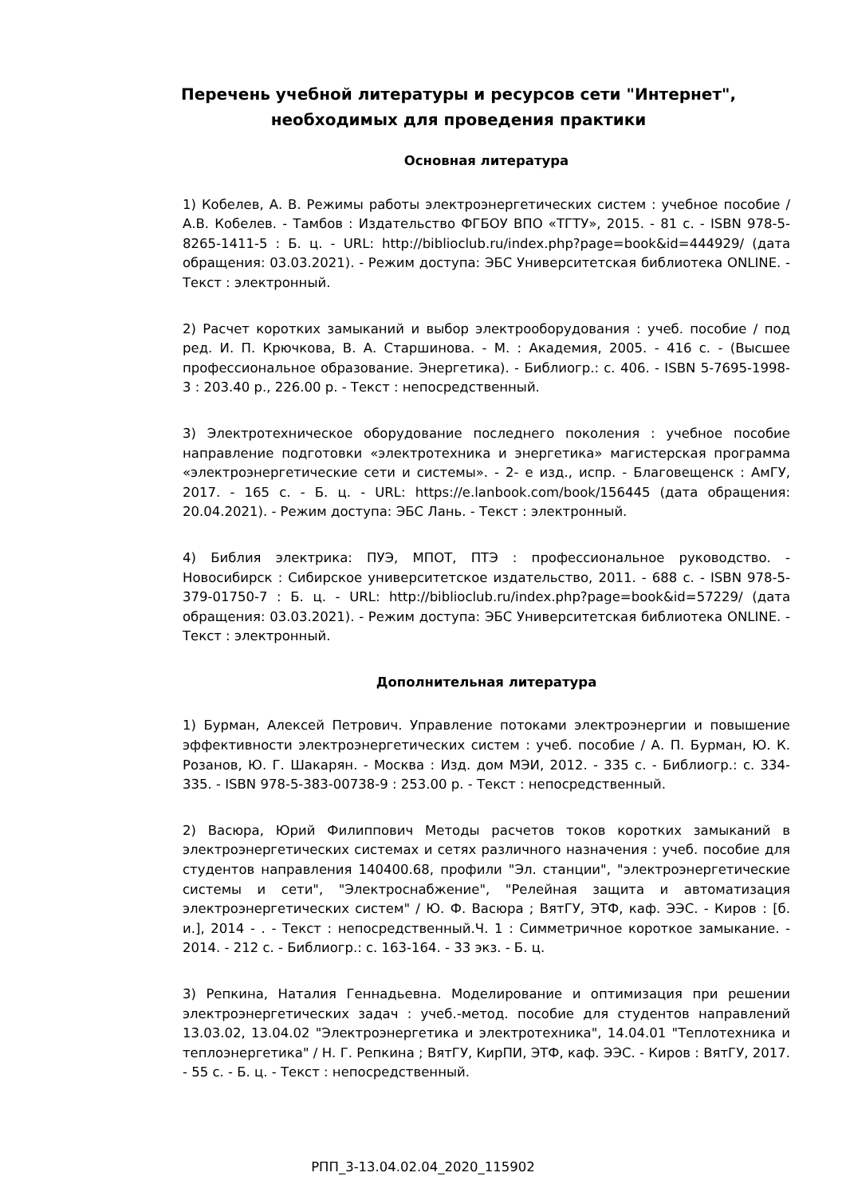Перечень учебной литературы и ресурсов сети "Интернет", необходимых для проведения практики
Основная литература
1) Кобелев, А. В. Режимы работы электроэнергетических систем : учебное пособие / А.В. Кобелев. - Тамбов : Издательство ФГБОУ ВПО «ТГТУ», 2015. - 81 с. - ISBN 978-5-8265-1411-5 : Б. ц. - URL: http://biblioclub.ru/index.php?page=book&id=444929/ (дата обращения: 03.03.2021). - Режим доступа: ЭБС Университетская библиотека ONLINE. - Текст : электронный.
2) Расчет коротких замыканий и выбор электрооборудования : учеб. пособие / под ред. И. П. Крючкова, В. А. Старшинова. - М. : Академия, 2005. - 416 с. - (Высшее профессиональное образование. Энергетика). - Библиогр.: с. 406. - ISBN 5-7695-1998-3 : 203.40 р., 226.00 р. - Текст : непосредственный.
3) Электротехническое оборудование последнего поколения : учебное пособие направление подготовки «электротехника и энергетика» магистерская программа «электроэнергетические сети и системы». - 2- е изд., испр. - Благовещенск : АмГУ, 2017. - 165 с. - Б. ц. - URL: https://e.lanbook.com/book/156445 (дата обращения: 20.04.2021). - Режим доступа: ЭБС Лань. - Текст : электронный.
4) Библия электрика: ПУЭ, МПОТ, ПТЭ : профессиональное руководство. - Новосибирск : Сибирское университетское издательство, 2011. - 688 с. - ISBN 978-5-379-01750-7 : Б. ц. - URL: http://biblioclub.ru/index.php?page=book&id=57229/ (дата обращения: 03.03.2021). - Режим доступа: ЭБС Университетская библиотека ONLINE. - Текст : электронный.
Дополнительная литература
1) Бурман, Алексей Петрович. Управление потоками электроэнергии и повышение эффективности электроэнергетических систем : учеб. пособие / А. П. Бурман, Ю. К. Розанов, Ю. Г. Шакарян. - Москва : Изд. дом МЭИ, 2012. - 335 с. - Библиогр.: с. 334-335. - ISBN 978-5-383-00738-9 : 253.00 р. - Текст : непосредственный.
2) Васюра, Юрий Филиппович Методы расчетов токов коротких замыканий в электроэнергетических системах и сетях различного назначения : учеб. пособие для студентов направления 140400.68, профили "Эл. станции", "электроэнергетические системы и сети", "Электроснабжение", "Релейная защита и автоматизация электроэнергетических систем" / Ю. Ф. Васюра ; ВятГУ, ЭТФ, каф. ЭЭС. - Киров : [б. и.], 2014 - . - Текст : непосредственный.Ч. 1 : Симметричное короткое замыкание. - 2014. - 212 с. - Библиогр.: с. 163-164. - 33 экз. - Б. ц.
3) Репкина, Наталия Геннадьевна. Моделирование и оптимизация при решении электроэнергетических задач : учеб.-метод. пособие для студентов направлений 13.03.02, 13.04.02 "Электроэнергетика и электротехника", 14.04.01 "Теплотехника и теплоэнергетика" / Н. Г. Репкина ; ВятГУ, КирПИ, ЭТФ, каф. ЭЭС. - Киров : ВятГУ, 2017. - 55 с. - Б. ц. - Текст : непосредственный.
РПП_3-13.04.02.04_2020_115902